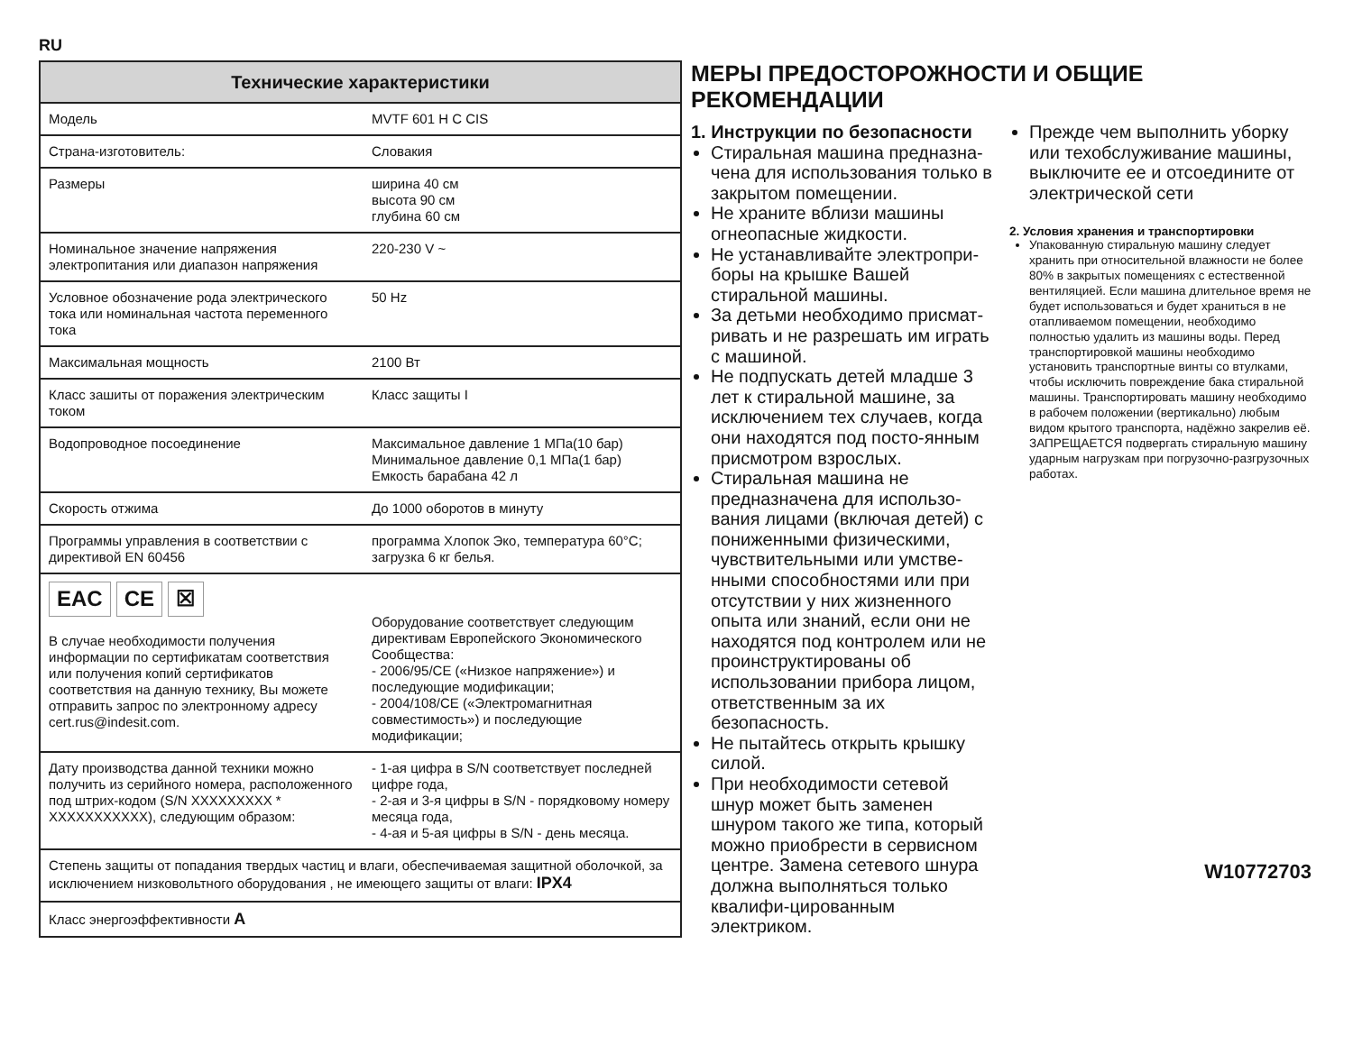RU
| Технические характеристики | |
| --- | --- |
| Модель | MVTF 601 H C CIS |
| Страна-изготовитель: | Словакия |
| Размеры | ширина 40 см высота 90 см глубина 60 см |
| Номинальное значение напряжения электропитания или диапазон напряжения | 220-230 V ~ |
| Условное обозначение рода электрического тока или номинальная частота переменного тока | 50 Hz |
| Максимальная мощность | 2100 Вт |
| Класс зашиты от поражения электрическим током | Класс защиты I |
| Водопроводное посоединение | Максимальное давление 1 МПа(10 бар) Минимальное давление 0,1 МПа(1 бар) Емкость барабана 42 л |
| Скорость отжима | До 1000 оборотов в минуту |
| Программы управления в соответствии с директивой EN 60456 | программа Хлопок Эко, температура 60°C; загрузка 6 кг белья. |
| EAC CE ☒ В случае необходимости получения информации по сертификатам соответствия или получения копий сертификатов соответствия на данную технику, Вы можете отправить запрос по электронному адресу cert.rus@indesit.com. | Оборудование соответствует следующим директивам Европейского Экономического Сообщества: - 2006/95/CE («Низкое напряжение») и последующие модификации; - 2004/108/CE («Электромагнитная совместимость») и последующие модификации; |
| Дату производства данной техники можно получить из серийного номера, расположенного под штрих-кодом (S/N XXXXXXXXX * XXXXXXXXXXX), следующим образом: | - 1-ая цифра в S/N соответствует последней цифре года, - 2-ая и 3-я цифры в S/N - порядковому номеру месяца года, - 4-ая и 5-ая цифры в S/N - день месяца. |
| Степень защиты от попадания твердых частиц и влаги, обеспечиваемая защитной оболочкой, за исключением низковольтного оборудования , не имеющего защиты от влаги: IPX4 | |
| Класс энергоэффективности A | |
МЕРЫ ПРЕДОСТОРОЖНОСТИ И ОБЩИЕ РЕКОМЕНДАЦИИ
1. Инструкции по безопасности
Стиральная машина предназна-чена для использования только в закрытом помещении.
Не храните вблизи машины огнеопасные жидкости.
Не устанавливайте электропри- боры на крышке Вашей стиральной машины.
За детьми необходимо присмат- ривать и не разрешать им играть с машиной.
Не подпускать детей младше 3 лет к стиральной машине, за исключением тех случаев, когда они находятся под посто-янным присмотром взрослых.
Стиральная машина не предназначена для использо-вания лицами (включая детей) с пониженными физическими, чувствительными или умстве-нными способностями или при отсутствии у них жизненного опыта или знаний, если они не находятся под контролем или не проинструктированы об использовании прибора лицом, ответственным за их безопасность.
Не пытайтесь открыть крышку силой.
При необходимости сетевой шнур может быть заменен шнуром такого же типа, который можно приобрести в сервисном центре. Замена сетевого шнура должна выполняться только квалифи-цированным электриком.
Прежде чем выполнить уборку или техобслуживание машины, выключите ее и отсоедините от электрической сети
2. Условия хранения и транспортировки
Упакованную стиральную машину следует хранить при относительной влажности не более 80% в закрытых помещениях с естественной вентиляцией. Если машина длительное время не будет использоваться и будет храниться в не отапливаемом помещении, необходимо полностью удалить из машины воды. Перед транспортировкой машины необходимо установить транспортные винты со втулками, чтобы исключить повреждение бака стиральной машины. Транспортировать машину необходимо в рабочем положении (вертикально) любым видом крытого транспорта, надёжно закрелив её. ЗАПРЕЩАЕТСЯ подвергать стиральную машину ударным нагрузкам при погрузочно-разгрузочных работах.
W10772703